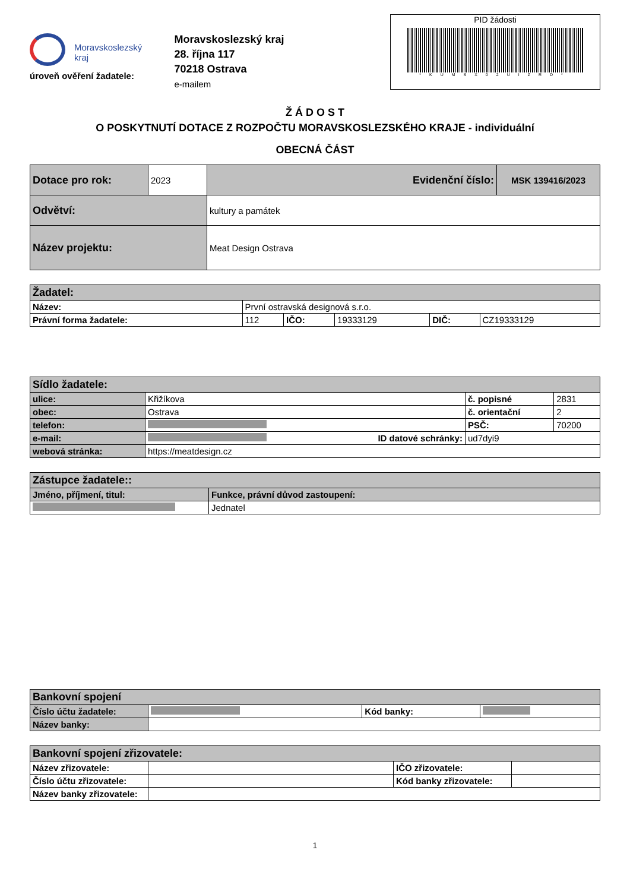Moravskoslezský
kraj
úroveň ověření žadatele:
Moravskoslezský kraj
28. října 117
70218 Ostrava
e-mailem
PID žádosti
*KUMSX02UIZRD*
Ž Á D O S T
O POSKYTNUTÍ DOTACE Z ROZPOČTU MORAVSKOSLEZSKÉHO KRAJE - individuální
OBECNÁ ČÁST
| Dotace pro rok: | 2023 | Evidenční číslo: | MSK 139416/2023 |
| Odvětví: | | kultury a památek | |
| Název projektu: | | Meat Design Ostrava | |
| Žadatel: | | | | | |
| Název: | První ostravská designová s.r.o. | | | | |
| Právní forma žadatele: | 112 | IČO: | 19333129 | DIČ: | CZ19333129 |
| Sídlo žadatele: | | | |
| ulice: | Křižíkova | č. popisné | 2831 |
| obec: | Ostrava | č. orientační | 2 |
| telefon: | | PSČ: | 70200 |
| e-mail: | ID datové schránky: | ud7dyi9 | |
| webová stránka: | https://meatdesign.cz | | |
| Zástupce žadatele:: | |
| Jméno, příjmení, titul: | Funkce, právní důvod zastoupení: |
| | Jednatel |
| Bankovní spojení | | | |
| Číslo účtu žadatele: | | Kód banky: | |
| Název banky: | | | |
| Bankovní spojení zřizovatele: | | | |
| Název zřizovatele: | | IČO zřizovatele: | |
| Číslo účtu zřizovatele: | | Kód banky zřizovatele: | |
| Název banky zřizovatele: | | | |
1